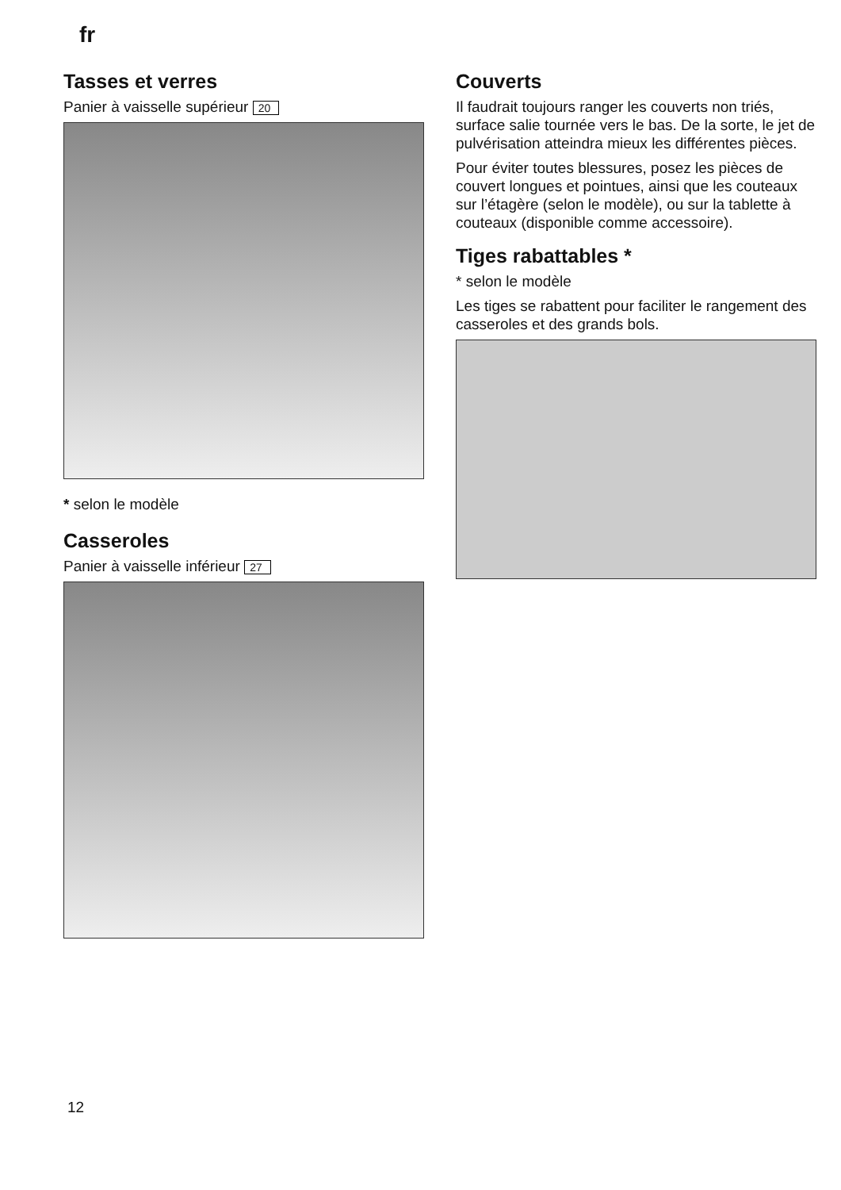fr
Tasses et verres
Panier à vaisselle supérieur 20
* selon le modèle
Casseroles
Panier à vaisselle inférieur 27
Couverts
Il faudrait toujours ranger les couverts non triés, surface salie tournée vers le bas. De la sorte, le jet de pulvérisation atteindra mieux les différentes pièces.
Pour éviter toutes blessures, posez les pièces de couvert longues et pointues, ainsi que les couteaux sur l’étagère (selon le modèle), ou sur la tablette à couteaux (disponible comme accessoire).
Tiges rabattables *
* selon le modèle
Les tiges se rabattent pour faciliter le rangement des casseroles et des grands bols.
12